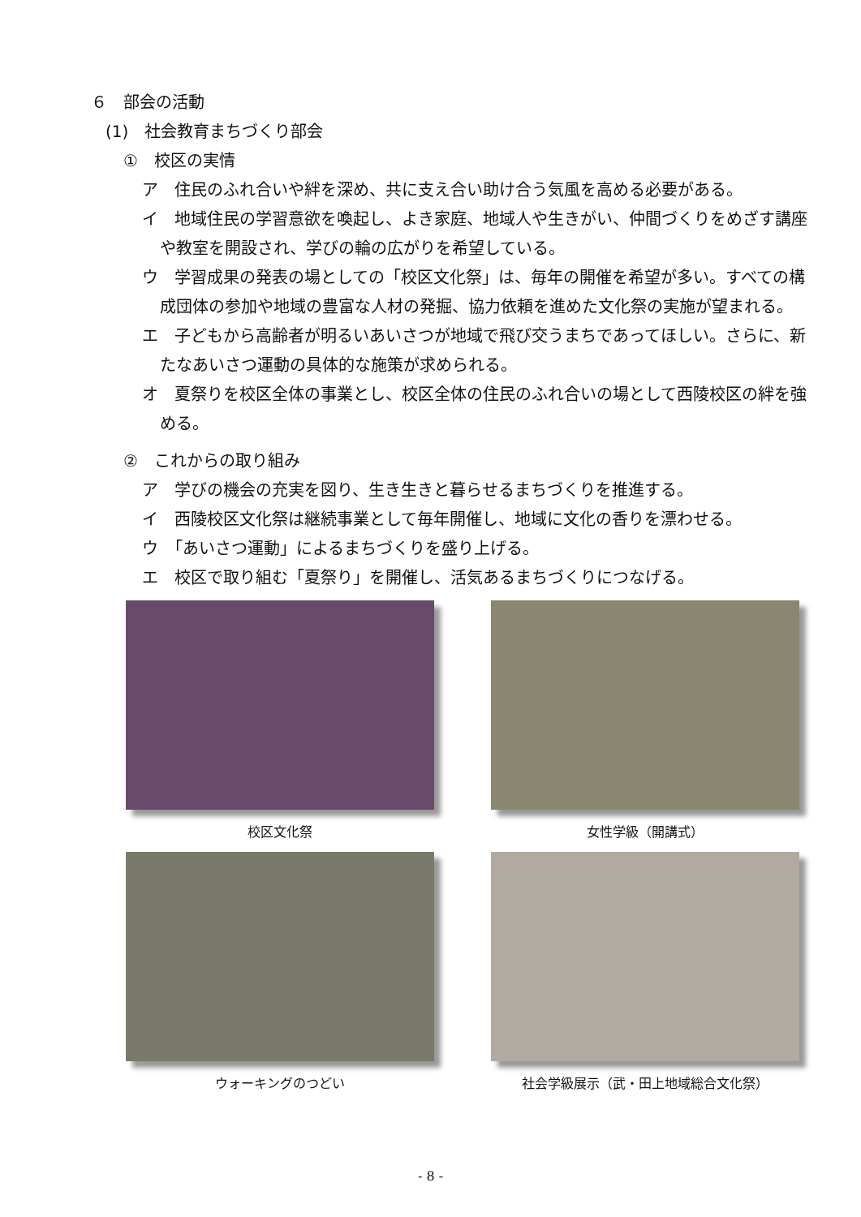６　部会の活動
(1)　社会教育まちづくり部会
①　校区の実情
ア　住民のふれ合いや絆を深め、共に支え合い助け合う気風を高める必要がある。
イ　地域住民の学習意欲を喚起し、よき家庭、地域人や生きがい、仲間づくりをめざす講座や教室を開設され、学びの輪の広がりを希望している。
ウ　学習成果の発表の場としての「校区文化祭」は、毎年の開催を希望が多い。すべての構成団体の参加や地域の豊富な人材の発掘、協力依頼を進めた文化祭の実施が望まれる。
エ　子どもから高齢者が明るいあいさつが地域で飛び交うまちであってほしい。さらに、新たなあいさつ運動の具体的な施策が求められる。
オ　夏祭りを校区全体の事業とし、校区全体の住民のふれ合いの場として西陵校区の絆を強める。
②　これからの取り組み
ア　学びの機会の充実を図り、生き生きと暮らせるまちづくりを推進する。
イ　西陵校区文化祭は継続事業として毎年開催し、地域に文化の香りを漂わせる。
ウ　「あいさつ運動」によるまちづくりを盛り上げる。
エ　校区で取り組む「夏祭り」を開催し、活気あるまちづくりにつなげる。
校区文化祭
女性学級（開講式）
ウォーキングのつどい
社会学級展示（武・田上地域総合文化祭）
- 8 -